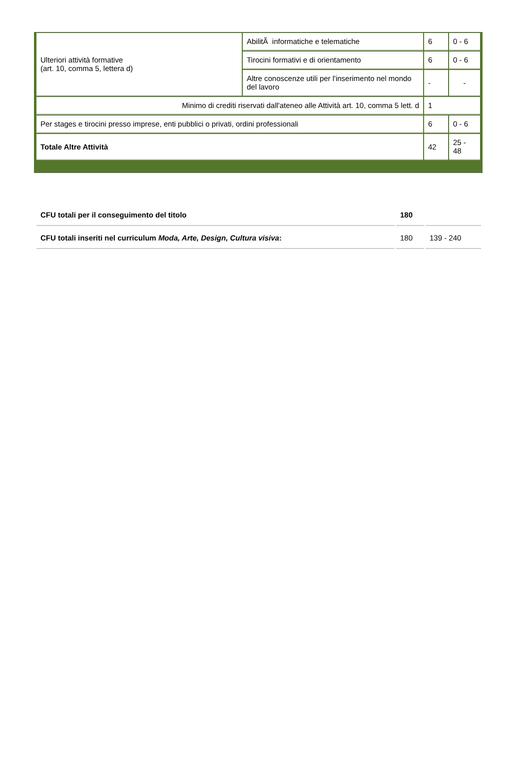| Ulteriori attività formative (art. 10, comma 5, lettera d) | AbilitÃ informatiche e telematiche | 6 | 0 - 6 |
| | Tirocini formativi e di orientamento | 6 | 0 - 6 |
| | Altre conoscenze utili per l'inserimento nel mondo del lavoro | - | - |
| Minimo di crediti riservati dall'ateneo alle Attività art. 10, comma 5 lett. d | | 1 | |
| Per stages e tirocini presso imprese, enti pubblici o privati, ordini professionali | | 6 | 0 - 6 |
| Totale Altre Attività | | 42 | 25 - 48 |
| CFU totali per il conseguimento del titolo | 180 | |
| CFU totali inseriti nel curriculum Moda, Arte, Design, Cultura visiva : | 180 | 139 - 240 |